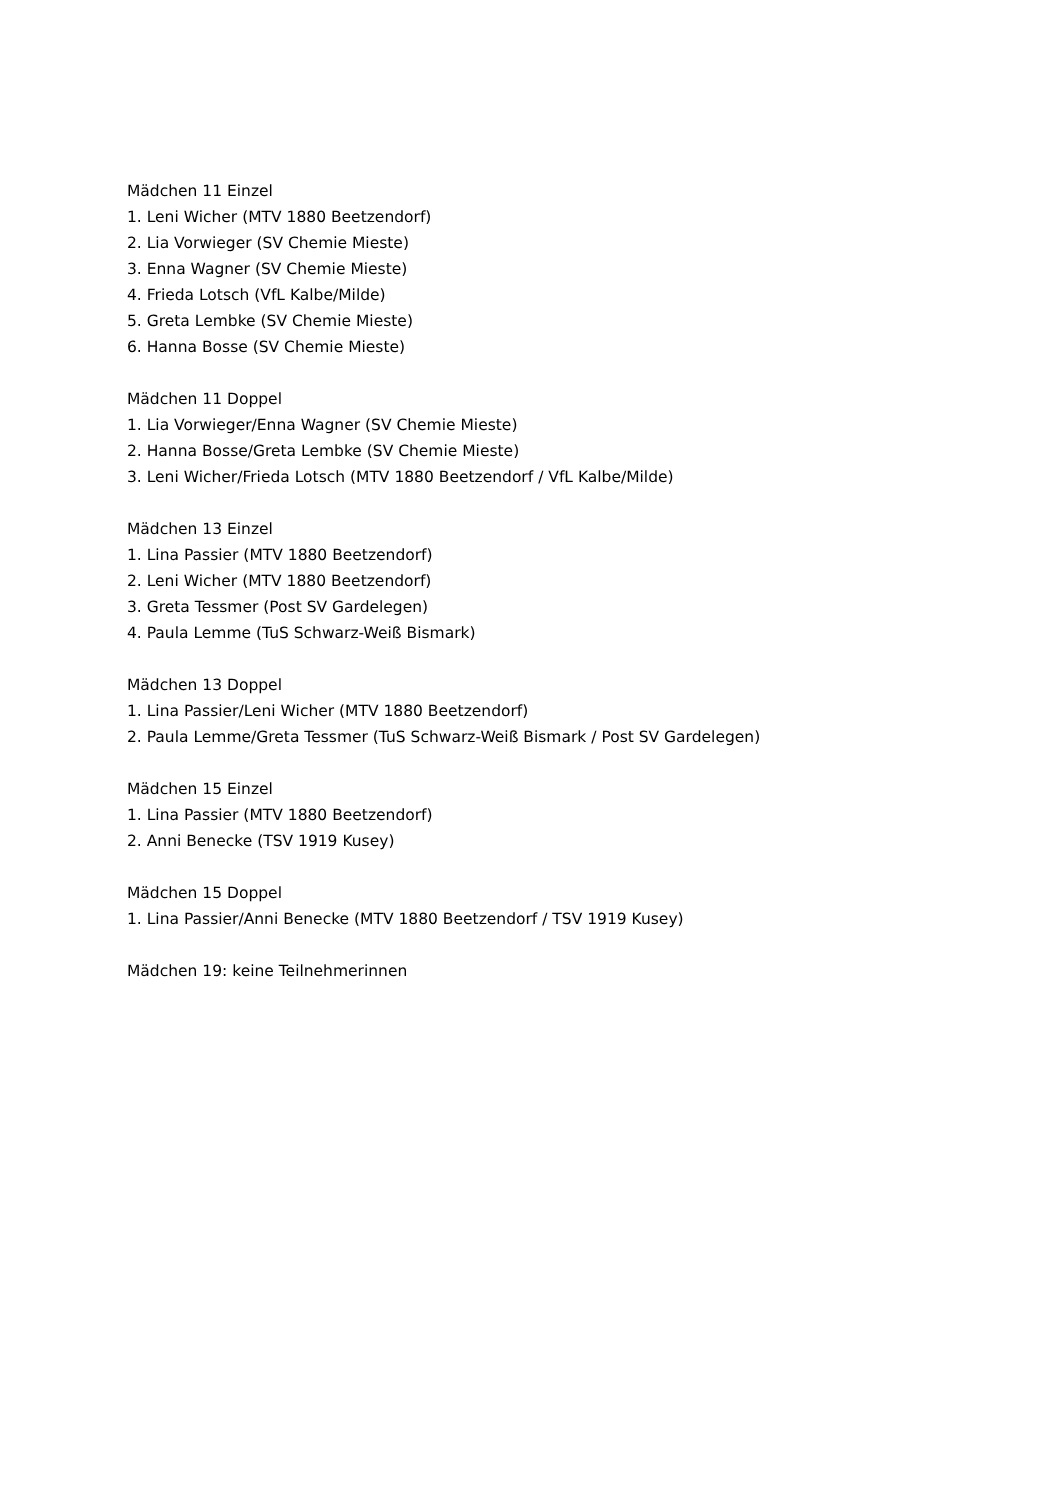Mädchen 11 Einzel
1. Leni Wicher (MTV 1880 Beetzendorf)
2. Lia Vorwieger (SV Chemie Mieste)
3. Enna Wagner (SV Chemie Mieste)
4. Frieda Lotsch (VfL Kalbe/Milde)
5. Greta Lembke (SV Chemie Mieste)
6. Hanna Bosse (SV Chemie Mieste)
Mädchen 11 Doppel
1. Lia Vorwieger/Enna Wagner (SV Chemie Mieste)
2. Hanna Bosse/Greta Lembke (SV Chemie Mieste)
3. Leni Wicher/Frieda Lotsch (MTV 1880 Beetzendorf / VfL Kalbe/Milde)
Mädchen 13 Einzel
1. Lina Passier (MTV 1880 Beetzendorf)
2. Leni Wicher (MTV 1880 Beetzendorf)
3. Greta Tessmer (Post SV Gardelegen)
4. Paula Lemme (TuS Schwarz-Weiß Bismark)
Mädchen 13 Doppel
1. Lina Passier/Leni Wicher (MTV 1880 Beetzendorf)
2. Paula Lemme/Greta Tessmer (TuS Schwarz-Weiß Bismark / Post SV Gardelegen)
Mädchen 15 Einzel
1. Lina Passier (MTV 1880 Beetzendorf)
2. Anni Benecke (TSV 1919 Kusey)
Mädchen 15 Doppel
1. Lina Passier/Anni Benecke (MTV 1880 Beetzendorf / TSV 1919 Kusey)
Mädchen 19: keine Teilnehmerinnen